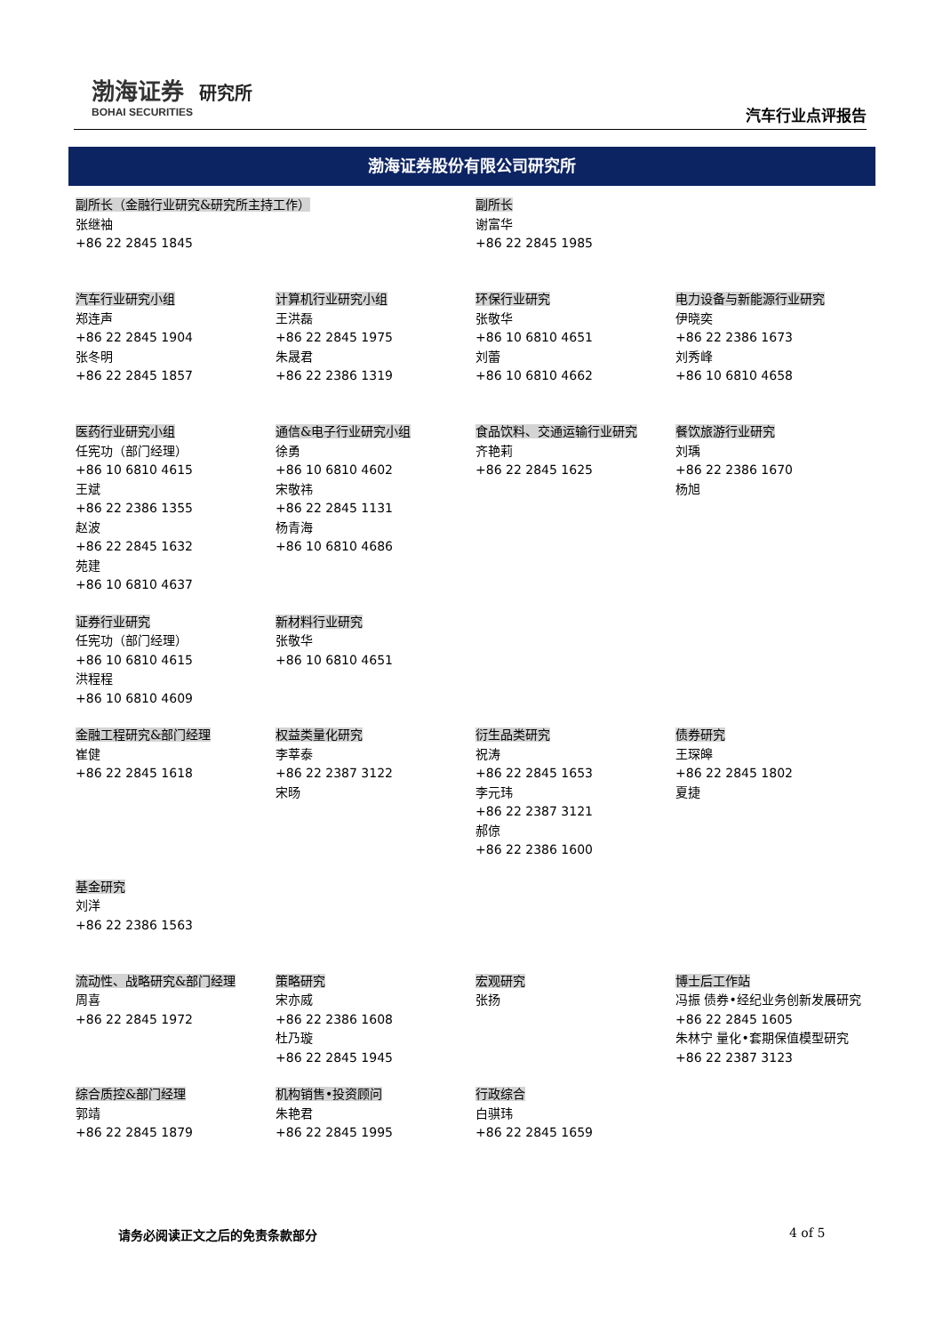渤海证券 研究所
BOHAI SECURITIES
汽车行业点评报告
渤海证券股份有限公司研究所
| 副所长（金融行业研究&研究所主持工作） 张继袖 +86 22 2845 1845 | | 副所长 谢富华 +86 22 2845 1985 | |
| 汽车行业研究小组 郑连声 +86 22 2845 1904 张冬明 +86 22 2845 1857 | 计算机行业研究小组 王洪磊 +86 22 2845 1975 朱晟君 +86 22 2386 1319 | 环保行业研究 张敬华 +86 10 6810 4651 刘蕾 +86 10 6810 4662 | 电力设备与新能源行业研究 伊晓奕 +86 22 2386 1673 刘秀峰 +86 10 6810 4658 |
| 医药行业研究小组 任宪功（部门经理） +86 10 6810 4615 王斌 +86 22 2386 1355 赵波 +86 22 2845 1632 苑建 +86 10 6810 4637 | 通信&电子行业研究小组 徐勇 +86 10 6810 4602 宋敬祎 +86 22 2845 1131 杨青海 +86 10 6810 4686 | 食品饮料、交通运输行业研究 齐艳莉 +86 22 2845 1625 | 餐饮旅游行业研究 刘瑀 +86 22 2386 1670 杨旭 |
| 证券行业研究 任宪功（部门经理） +86 10 6810 4615 洪程程 +86 10 6810 4609 | 新材料行业研究 张敬华 +86 10 6810 4651 | | |
| 金融工程研究&部门经理 崔健 +86 22 2845 1618 | 权益类量化研究 李莘泰 +86 22 2387 3122 宋旸 | 衍生品类研究 祝涛 +86 22 2845 1653 李元玮 +86 22 2387 3121 郝倞 +86 22 2386 1600 | 债券研究 王琛皞 +86 22 2845 1802 夏捷 |
| 基金研究 刘洋 +86 22 2386 1563 | | | |
| 流动性、战略研究&部门经理 周喜 +86 22 2845 1972 | 策略研究 宋亦威 +86 22 2386 1608 杜乃璇 +86 22 2845 1945 | 宏观研究 张扬 | 博士后工作站 冯振 债券•经纪业务创新发展研究 +86 22 2845 1605 朱林宁 量化•套期保值模型研究 +86 22 2387 3123 |
| 综合质控&部门经理 郭靖 +86 22 2845 1879 | 机构销售•投资顾问 朱艳君 +86 22 2845 1995 | 行政综合 白骐玮 +86 22 2845 1659 | |
请务必阅读正文之后的免责条款部分 4 of 5